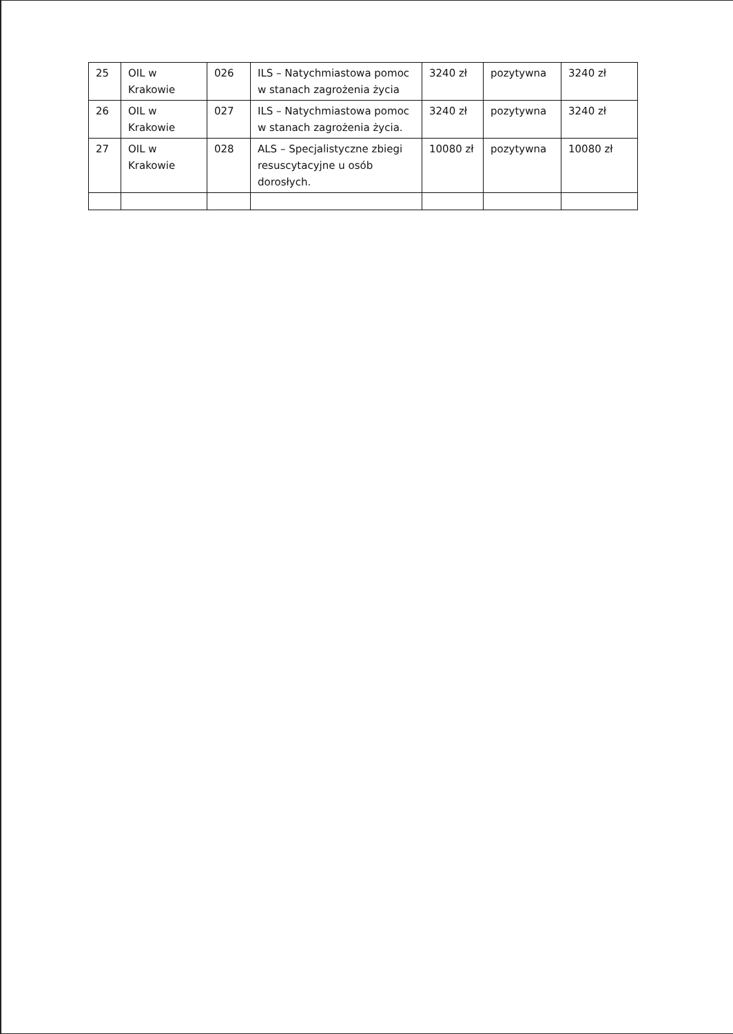| 25 | OIL w Krakowie | 026 | ILS – Natychmiastowa pomoc w stanach zagrożenia życia | 3240 zł | pozytywna | 3240 zł |
| 26 | OIL w Krakowie | 027 | ILS – Natychmiastowa pomoc w stanach zagrożenia życia. | 3240 zł | pozytywna | 3240 zł |
| 27 | OIL w Krakowie | 028 | ALS – Specjalistyczne zbiegi resuscytacyjne u osób dorosłych. | 10080 zł | pozytywna | 10080 zł |